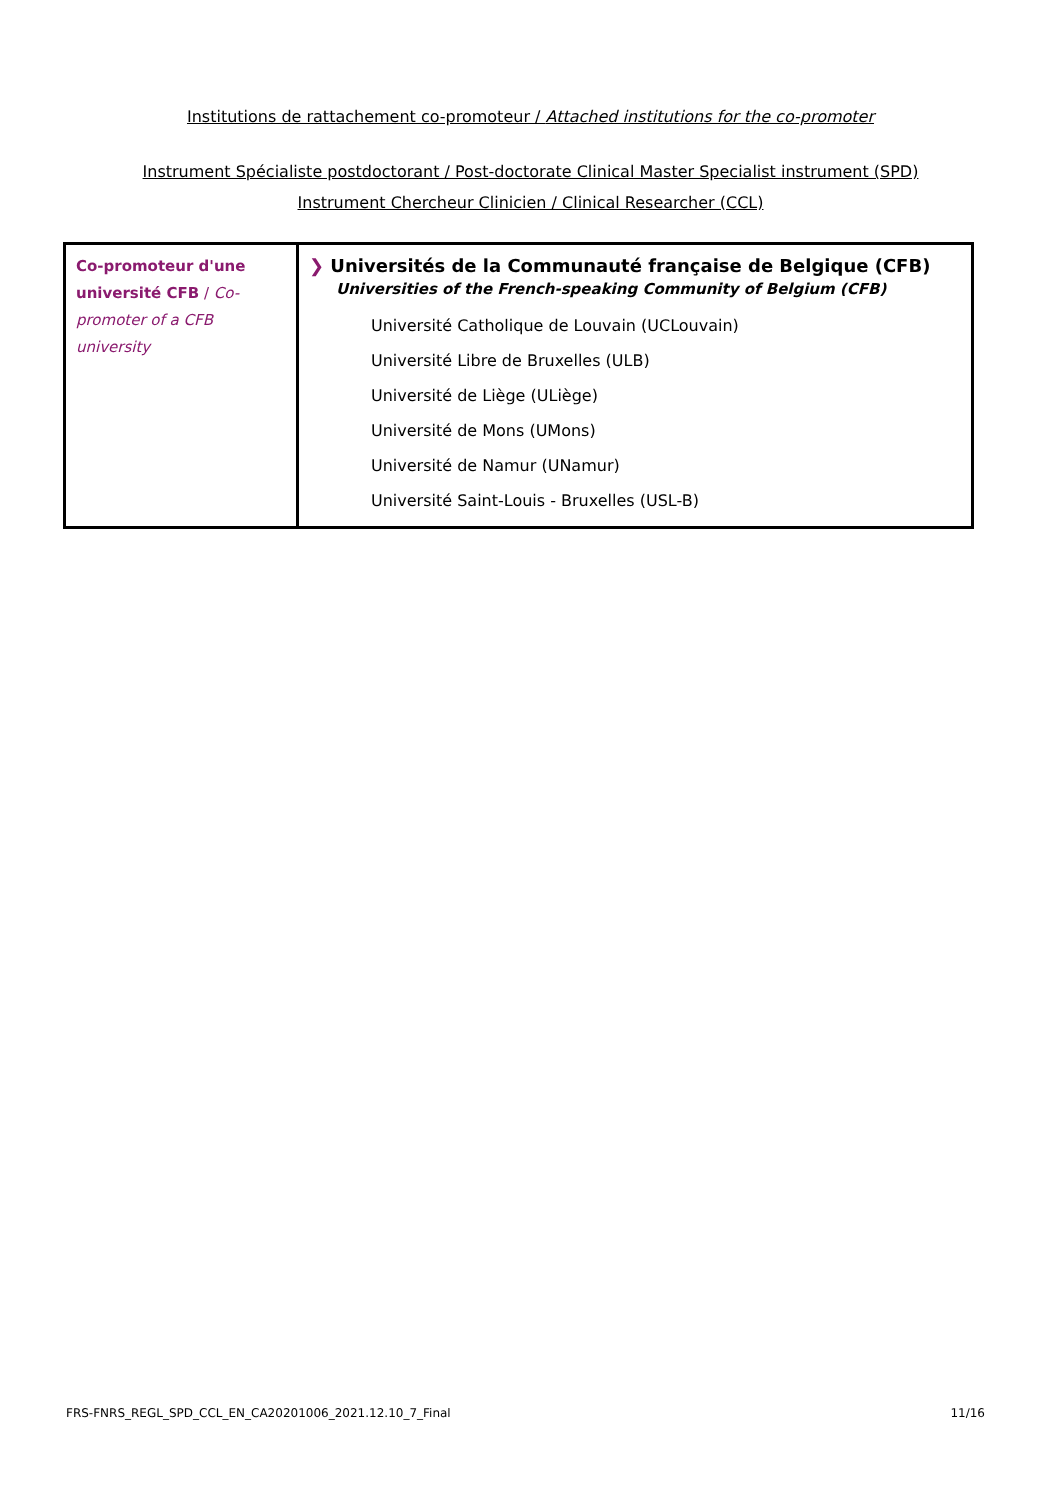Institutions de rattachement co-promoteur / Attached institutions for the co-promoter
Instrument Spécialiste postdoctorant / Post-doctorate Clinical Master Specialist instrument (SPD)
Instrument Chercheur Clinicien / Clinical Researcher (CCL)
| Co-promoteur d'une université CFB / Co-promoter of a CFB university | ❯ Universités de la Communauté française de Belgique (CFB) Universities of the French-speaking Community of Belgium (CFB) Université Catholique de Louvain (UCLouvain) Université Libre de Bruxelles (ULB) Université de Liège (ULiège) Université de Mons (UMons) Université de Namur (UNamur) Université Saint-Louis - Bruxelles (USL-B) |
FRS-FNRS_REGL_SPD_CCL_EN_CA20201006_2021.12.10_7_Final 11/16